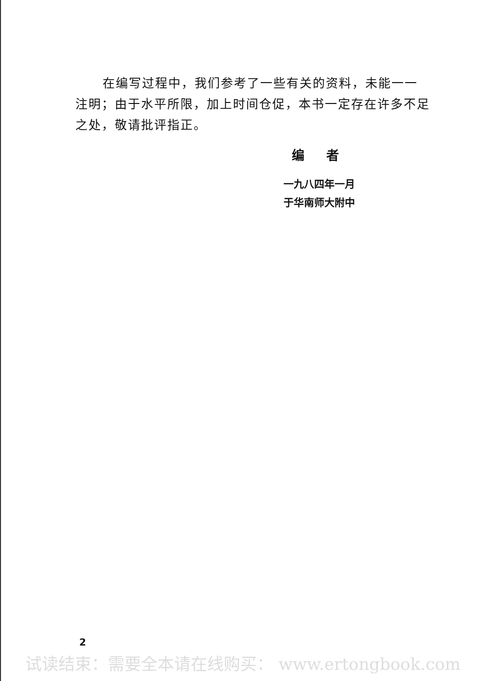在编写过程中，我们参考了一些有关的资料，未能一一注明；由于水平所限，加上时间仓促，本书一定存在许多不足之处，敬请批评指正。
编 者
一九八四年一月
于华南师大附中
2
试读结束：需要全本请在线购买： www.ertongbook.com